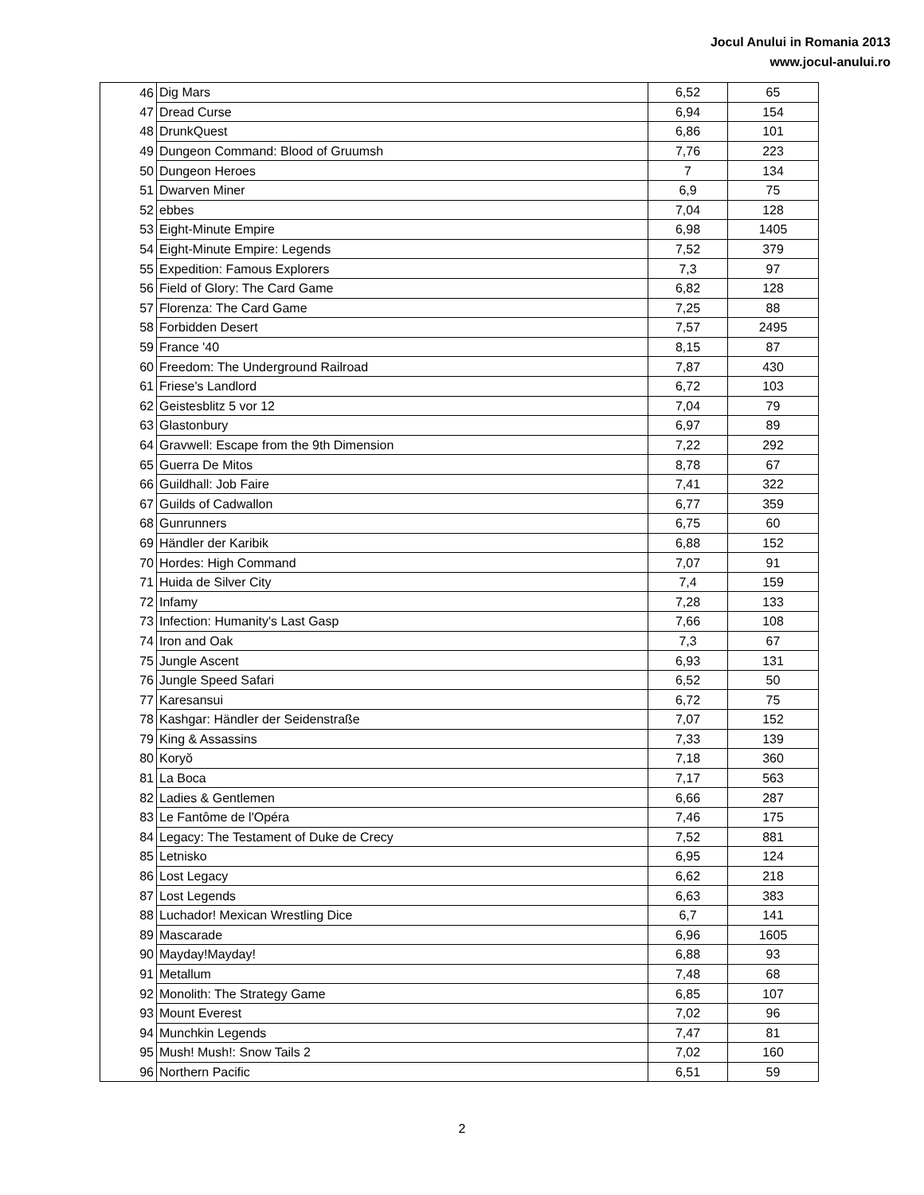Jocul Anului in Romania 2013
www.jocul-anului.ro
| 46 | Dig Mars | 6,52 | 65 |
| 47 | Dread Curse | 6,94 | 154 |
| 48 | DrunkQuest | 6,86 | 101 |
| 49 | Dungeon Command: Blood of Gruumsh | 7,76 | 223 |
| 50 | Dungeon Heroes | 7 | 134 |
| 51 | Dwarven Miner | 6,9 | 75 |
| 52 | ebbes | 7,04 | 128 |
| 53 | Eight-Minute Empire | 6,98 | 1405 |
| 54 | Eight-Minute Empire: Legends | 7,52 | 379 |
| 55 | Expedition: Famous Explorers | 7,3 | 97 |
| 56 | Field of Glory: The Card Game | 6,82 | 128 |
| 57 | Florenza: The Card Game | 7,25 | 88 |
| 58 | Forbidden Desert | 7,57 | 2495 |
| 59 | France '40 | 8,15 | 87 |
| 60 | Freedom: The Underground Railroad | 7,87 | 430 |
| 61 | Friese's Landlord | 6,72 | 103 |
| 62 | Geistesblitz 5 vor 12 | 7,04 | 79 |
| 63 | Glastonbury | 6,97 | 89 |
| 64 | Gravwell: Escape from the 9th Dimension | 7,22 | 292 |
| 65 | Guerra De Mitos | 8,78 | 67 |
| 66 | Guildhall: Job Faire | 7,41 | 322 |
| 67 | Guilds of Cadwallon | 6,77 | 359 |
| 68 | Gunrunners | 6,75 | 60 |
| 69 | Händler der Karibik | 6,88 | 152 |
| 70 | Hordes: High Command | 7,07 | 91 |
| 71 | Huida de Silver City | 7,4 | 159 |
| 72 | Infamy | 7,28 | 133 |
| 73 | Infection: Humanity's Last Gasp | 7,66 | 108 |
| 74 | Iron and Oak | 7,3 | 67 |
| 75 | Jungle Ascent | 6,93 | 131 |
| 76 | Jungle Speed Safari | 6,52 | 50 |
| 77 | Karesansui | 6,72 | 75 |
| 78 | Kashgar: Händler der Seidenstraße | 7,07 | 152 |
| 79 | King & Assassins | 7,33 | 139 |
| 80 | Koryŏ | 7,18 | 360 |
| 81 | La Boca | 7,17 | 563 |
| 82 | Ladies & Gentlemen | 6,66 | 287 |
| 83 | Le Fantôme de l'Opéra | 7,46 | 175 |
| 84 | Legacy: The Testament of Duke de Crecy | 7,52 | 881 |
| 85 | Letnisko | 6,95 | 124 |
| 86 | Lost Legacy | 6,62 | 218 |
| 87 | Lost Legends | 6,63 | 383 |
| 88 | Luchador! Mexican Wrestling Dice | 6,7 | 141 |
| 89 | Mascarade | 6,96 | 1605 |
| 90 | Mayday!Mayday! | 6,88 | 93 |
| 91 | Metallum | 7,48 | 68 |
| 92 | Monolith: The Strategy Game | 6,85 | 107 |
| 93 | Mount Everest | 7,02 | 96 |
| 94 | Munchkin Legends | 7,47 | 81 |
| 95 | Mush! Mush!: Snow Tails 2 | 7,02 | 160 |
| 96 | Northern Pacific | 6,51 | 59 |
2